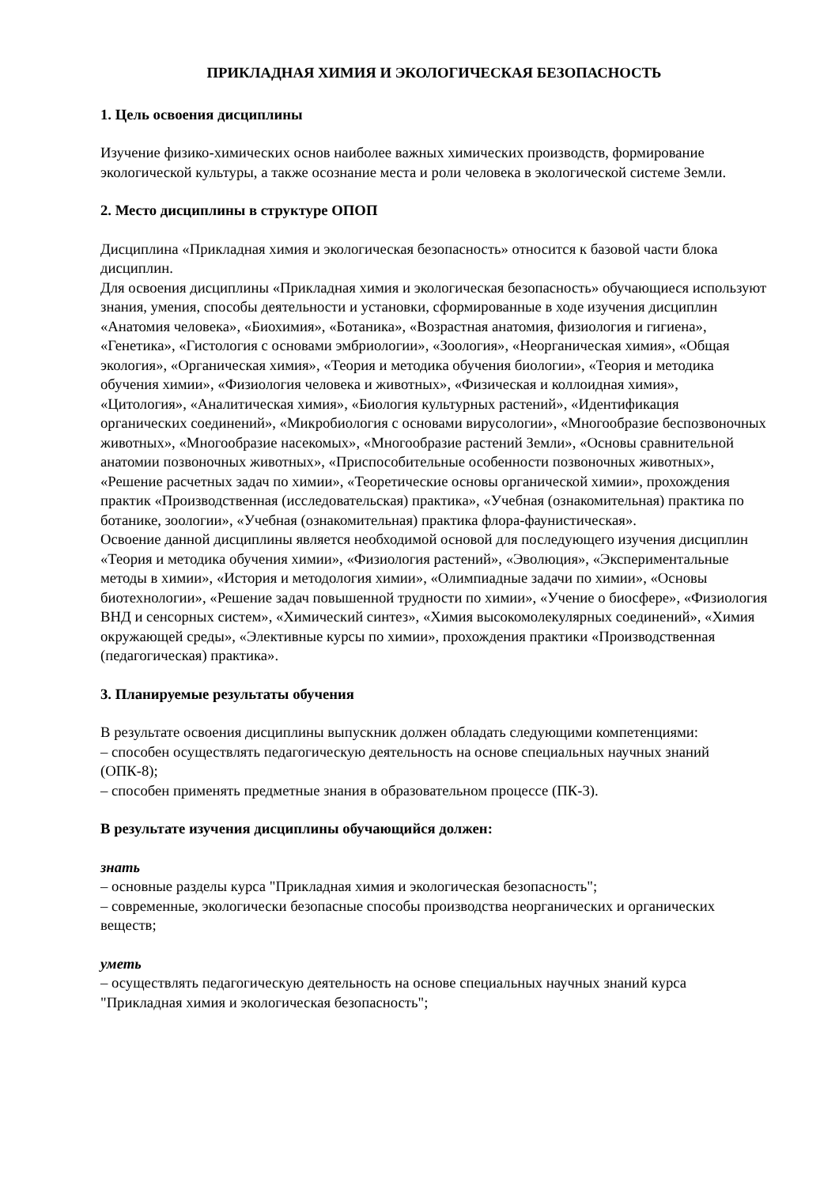ПРИКЛАДНАЯ ХИМИЯ И ЭКОЛОГИЧЕСКАЯ БЕЗОПАСНОСТЬ
1. Цель освоения дисциплины
Изучение физико-химических основ наиболее важных химических производств, формирование экологической культуры, а также осознание места и роли человека в экологической системе Земли.
2. Место дисциплины в структуре ОПОП
Дисциплина «Прикладная химия и экологическая безопасность» относится к базовой части блока дисциплин.
Для освоения дисциплины «Прикладная химия и экологическая безопасность» обучающиеся используют знания, умения, способы деятельности и установки, сформированные в ходе изучения дисциплин «Анатомия человека», «Биохимия», «Ботаника», «Возрастная анатомия, физиология и гигиена», «Генетика», «Гистология с основами эмбриологии», «Зоология», «Неорганическая химия», «Общая экология», «Органическая химия», «Теория и методика обучения биологии», «Теория и методика обучения химии», «Физиология человека и животных», «Физическая и коллоидная химия», «Цитология», «Аналитическая химия», «Биология культурных растений», «Идентификация органических соединений», «Микробиология с основами вирусологии», «Многообразие беспозвоночных животных», «Многообразие насекомых», «Многообразие растений Земли», «Основы сравнительной анатомии позвоночных животных», «Приспособительные особенности позвоночных животных», «Решение расчетных задач по химии», «Теоретические основы органической химии», прохождения практик «Производственная (исследовательская) практика», «Учебная (ознакомительная) практика по ботанике, зоологии», «Учебная (ознакомительная) практика флора-фаунистическая».
Освоение данной дисциплины является необходимой основой для последующего изучения дисциплин «Теория и методика обучения химии», «Физиология растений», «Эволюция», «Экспериментальные методы в химии», «История и методология химии», «Олимпиадные задачи по химии», «Основы биотехнологии», «Решение задач повышенной трудности по химии», «Учение о биосфере», «Физиология ВНД и сенсорных систем», «Химический синтез», «Химия высокомолекулярных соединений», «Химия окружающей среды», «Элективные курсы по химии», прохождения практики «Производственная (педагогическая) практика».
3. Планируемые результаты обучения
В результате освоения дисциплины выпускник должен обладать следующими компетенциями:
– способен осуществлять педагогическую деятельность на основе специальных научных знаний (ОПК-8);
– способен применять предметные знания в образовательном процессе (ПК-3).
В результате изучения дисциплины обучающийся должен:
знать
– основные разделы курса "Прикладная химия и экологическая безопасность";
– современные, экологически безопасные способы производства неорганических и органических веществ;
уметь
– осуществлять педагогическую деятельность на основе специальных научных знаний курса "Прикладная химия и экологическая безопасность";